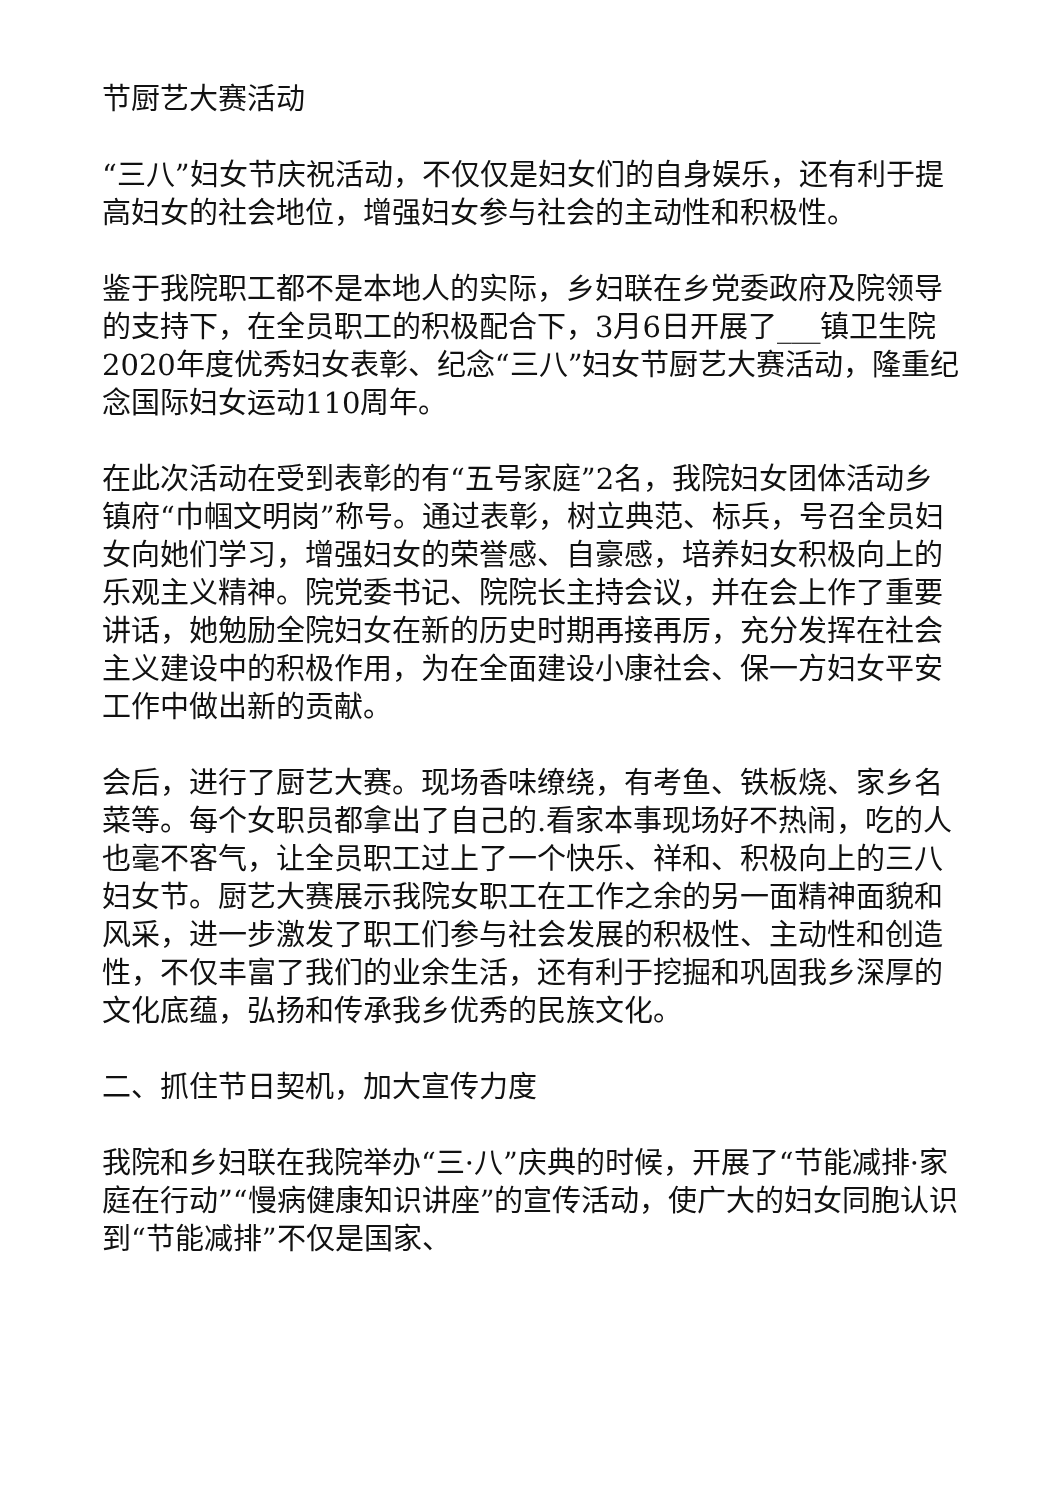节厨艺大赛活动
“三八”妇女节庆祝活动，不仅仅是妇女们的自身娱乐，还有利于提高妇女的社会地位，增强妇女参与社会的主动性和积极性。
鉴于我院职工都不是本地人的实际，乡妇联在乡党委政府及院领导的支持下，在全员职工的积极配合下，3月6日开展了___镇卫生院2020年度优秀妇女表彰、纪念“三八”妇女节厨艺大赛活动，隆重纪念国际妇女运动110周年。
在此次活动在受到表彰的有“五号家庭”2名，我院妇女团体活动乡镇府“巾帼文明岗”称号。通过表彰，树立典范、标兵，号召全员妇女向她们学习，增强妇女的荣誉感、自豪感，培养妇女积极向上的乐观主义精神。院党委书记、院院长主持会议，并在会上作了重要讲话，她勉励全院妇女在新的历史时期再接再厉，充分发挥在社会主义建设中的积极作用，为在全面建设小康社会、保一方妇女平安工作中做出新的贡献。
会后，进行了厨艺大赛。现场香味缭绕，有考鱼、铁板烧、家乡名菜等。每个女职员都拿出了自己的.看家本事现场好不热闹，吃的人也毫不客气，让全员职工过上了一个快乐、祥和、积极向上的三八妇女节。厨艺大赛展示我院女职工在工作之余的另一面精神面貌和风采，进一步激发了职工们参与社会发展的积极性、主动性和创造性，不仅丰富了我们的业余生活，还有利于挖掘和巩固我乡深厚的文化底蕴，弘扬和传承我乡优秀的民族文化。
二、抓住节日契机，加大宣传力度
我院和乡妇联在我院举办“三·八”庆典的时候，开展了“节能减排·家庭在行动”“慢病健康知识讲座”的宣传活动，使广大的妇女同胞认识到“节能减排”不仅是国家、